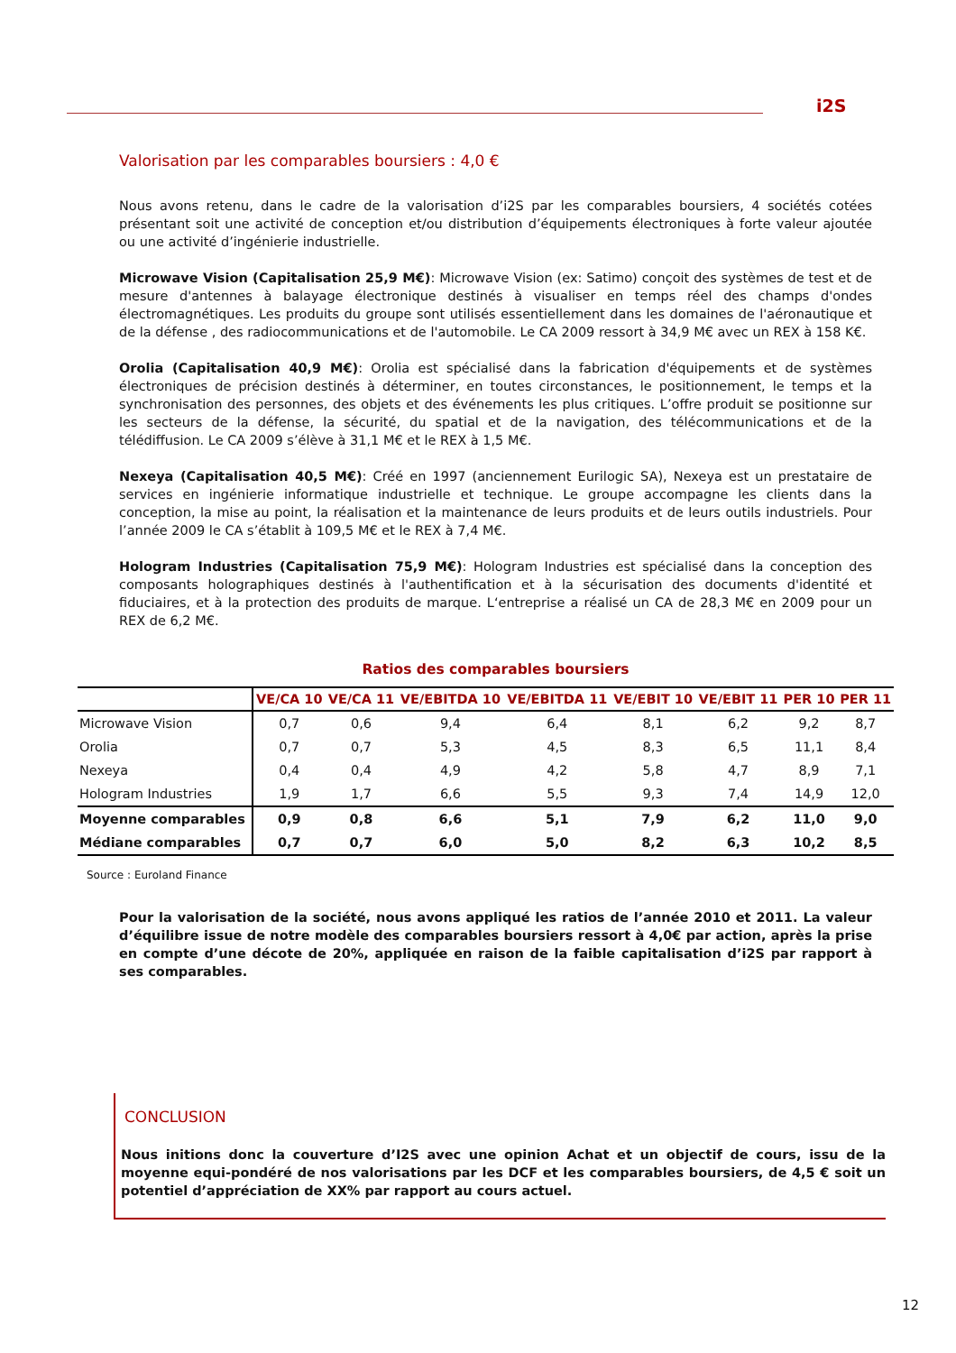i2S
Valorisation par les comparables boursiers : 4,0 €
Nous avons retenu, dans le cadre de la valorisation d’i2S par les comparables boursiers, 4 sociétés cotées présentant soit une activité de conception et/ou distribution d’équipements électroniques à forte valeur ajoutée ou une activité d’ingénierie industrielle.
Microwave Vision (Capitalisation 25,9 M€): Microwave Vision (ex: Satimo) conçoit des systèmes de test et de mesure d'antennes à balayage électronique destinés à visualiser en temps réel des champs d'ondes électromagnétiques. Les produits du groupe sont utilisés essentiellement dans les domaines de l'aéronautique et de la défense , des radiocommunications et de l'automobile. Le CA 2009 ressort à 34,9 M€ avec un REX à 158 K€.
Orolia (Capitalisation 40,9 M€): Orolia est spécialisé dans la fabrication d'équipements et de systèmes électroniques de précision destinés à déterminer, en toutes circonstances, le positionnement, le temps et la synchronisation des personnes, des objets et des événements les plus critiques. L’offre produit se positionne sur les secteurs de la défense, la sécurité, du spatial et de la navigation, des télécommunications et de la télédiffusion. Le CA 2009 s’élève à 31,1 M€ et le REX à 1,5 M€.
Nexeya (Capitalisation 40,5 M€): Créé en 1997 (anciennement Eurilogic SA), Nexeya est un prestataire de services en ingénierie informatique industrielle et technique. Le groupe accompagne les clients dans la conception, la mise au point, la réalisation et la maintenance de leurs produits et de leurs outils industriels. Pour l’année 2009 le CA s’établit à 109,5 M€ et le REX à 7,4 M€.
Hologram Industries (Capitalisation 75,9 M€): Hologram Industries est spécialisé dans la conception des composants holographiques destinés à l'authentification et à la sécurisation des documents d'identité et fiduciaires, et à la protection des produits de marque. L‘entreprise a réalisé un CA de 28,3 M€ en 2009 pour un REX de 6,2 M€.
Ratios des comparables boursiers
| | VE/CA 10 | VE/CA 11 | VE/EBITDA 10 | VE/EBITDA 11 | VE/EBIT 10 | VE/EBIT 11 | PER 10 | PER 11 |
| --- | --- | --- | --- | --- | --- | --- | --- | --- |
| Microwave Vision | 0,7 | 0,6 | 9,4 | 6,4 | 8,1 | 6,2 | 9,2 | 8,7 |
| Orolia | 0,7 | 0,7 | 5,3 | 4,5 | 8,3 | 6,5 | 11,1 | 8,4 |
| Nexeya | 0,4 | 0,4 | 4,9 | 4,2 | 5,8 | 4,7 | 8,9 | 7,1 |
| Hologram Industries | 1,9 | 1,7 | 6,6 | 5,5 | 9,3 | 7,4 | 14,9 | 12,0 |
| Moyenne comparables | 0,9 | 0,8 | 6,6 | 5,1 | 7,9 | 6,2 | 11,0 | 9,0 |
| Médiane comparables | 0,7 | 0,7 | 6,0 | 5,0 | 8,2 | 6,3 | 10,2 | 8,5 |
Source : Euroland Finance
Pour la valorisation de la société, nous avons appliqué les ratios de l’année 2010 et 2011. La valeur d’équilibre issue de notre modèle des comparables boursiers ressort à 4,0€ par action, après la prise en compte d’une décote de 20%, appliquée en raison de la faible capitalisation d’i2S par rapport à ses comparables.
CONCLUSION
Nous initions donc la couverture d’I2S avec une opinion Achat et un objectif de cours, issu de la moyenne equi-pondéré de nos valorisations par les DCF et les comparables boursiers, de 4,5 € soit un potentiel d’appréciation de XX% par rapport au cours actuel.
12